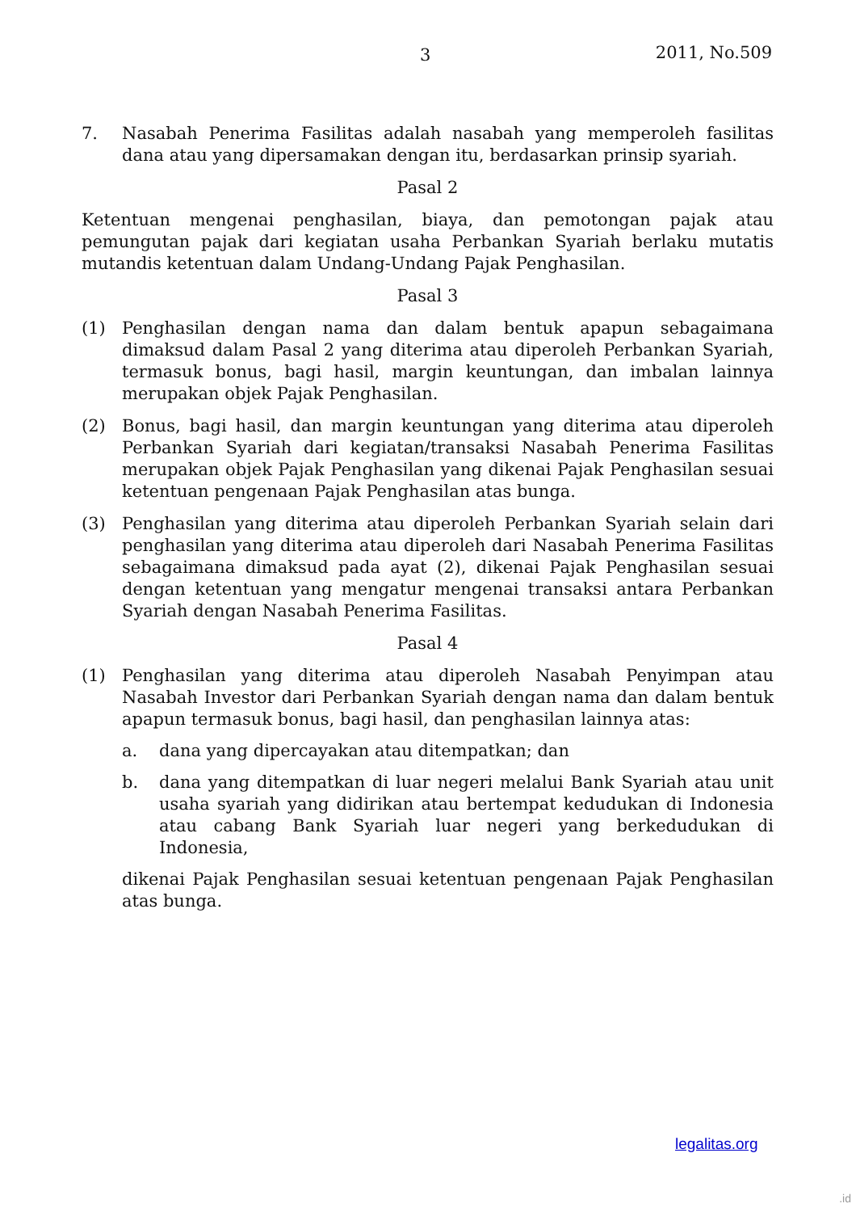3 2011, No.509
7. Nasabah Penerima Fasilitas adalah nasabah yang memperoleh fasilitas dana atau yang dipersamakan dengan itu, berdasarkan prinsip syariah.
Pasal 2
Ketentuan mengenai penghasilan, biaya, dan pemotongan pajak atau pemungutan pajak dari kegiatan usaha Perbankan Syariah berlaku mutatis mutandis ketentuan dalam Undang-Undang Pajak Penghasilan.
Pasal 3
(1) Penghasilan dengan nama dan dalam bentuk apapun sebagaimana dimaksud dalam Pasal 2 yang diterima atau diperoleh Perbankan Syariah, termasuk bonus, bagi hasil, margin keuntungan, dan imbalan lainnya merupakan objek Pajak Penghasilan.
(2) Bonus, bagi hasil, dan margin keuntungan yang diterima atau diperoleh Perbankan Syariah dari kegiatan/transaksi Nasabah Penerima Fasilitas merupakan objek Pajak Penghasilan yang dikenai Pajak Penghasilan sesuai ketentuan pengenaan Pajak Penghasilan atas bunga.
(3) Penghasilan yang diterima atau diperoleh Perbankan Syariah selain dari penghasilan yang diterima atau diperoleh dari Nasabah Penerima Fasilitas sebagaimana dimaksud pada ayat (2), dikenai Pajak Penghasilan sesuai dengan ketentuan yang mengatur mengenai transaksi antara Perbankan Syariah dengan Nasabah Penerima Fasilitas.
Pasal 4
(1) Penghasilan yang diterima atau diperoleh Nasabah Penyimpan atau Nasabah Investor dari Perbankan Syariah dengan nama dan dalam bentuk apapun termasuk bonus, bagi hasil, dan penghasilan lainnya atas:
a. dana yang dipercayakan atau ditempatkan; dan
b. dana yang ditempatkan di luar negeri melalui Bank Syariah atau unit usaha syariah yang didirikan atau bertempat kedudukan di Indonesia atau cabang Bank Syariah luar negeri yang berkedudukan di Indonesia,
dikenai Pajak Penghasilan sesuai ketentuan pengenaan Pajak Penghasilan atas bunga.
legalitas.org
.id